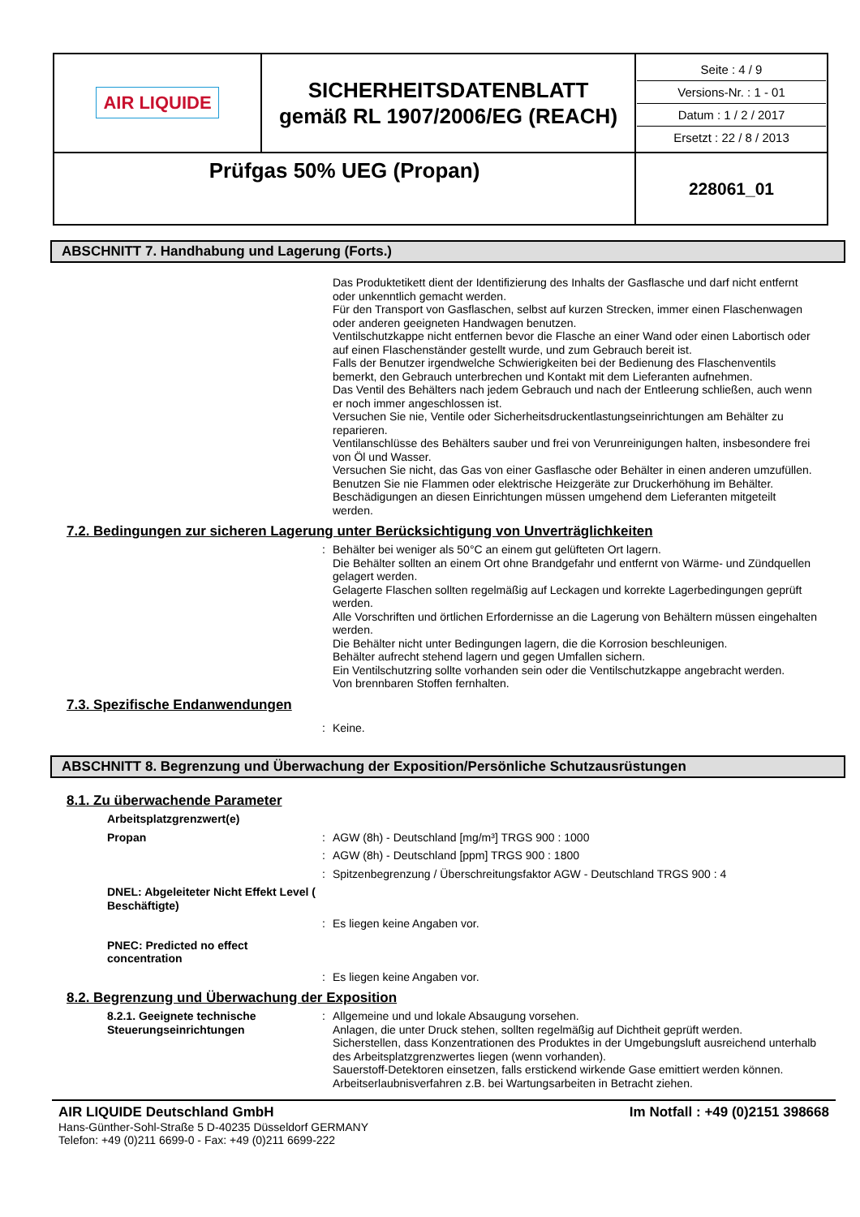| AIR LIQUIDE | SICHERHEITSDATENBLATT gemäß RL 1907/2006/EG (REACH) | Seite : 4 / 9 Versions-Nr. : 1 - 01 Datum : 1 / 2 / 2017 Ersetzt : 22 / 8 / 2013 |
| Prüfgas 50% UEG (Propan) | | 228061_01 |
ABSCHNITT 7. Handhabung und Lagerung (Forts.)
Das Produktetikett dient der Identifizierung des Inhalts der Gasflasche und darf nicht entfernt oder unkenntlich gemacht werden.
Für den Transport von Gasflaschen, selbst auf kurzen Strecken, immer einen Flaschenwagen oder anderen geeigneten Handwagen benutzen.
Ventilschutzkappe nicht entfernen bevor die Flasche an einer Wand oder einen Labortisch oder auf einen Flaschenständer gestellt wurde, und zum Gebrauch bereit ist.
Falls der Benutzer irgendwelche Schwierigkeiten bei der Bedienung des Flaschenventils bemerkt, den Gebrauch unterbrechen und Kontakt mit dem Lieferanten aufnehmen.
Das Ventil des Behälters nach jedem Gebrauch und nach der Entleerung schließen, auch wenn er noch immer angeschlossen ist.
Versuchen Sie nie, Ventile oder Sicherheitsdruckentlastungseinrichtungen am Behälter zu reparieren.
Ventilanschlüsse des Behälters sauber und frei von Verunreinigungen halten, insbesondere frei von Öl und Wasser.
Versuchen Sie nicht, das Gas von einer Gasflasche oder Behälter in einen anderen umzufüllen.
Benutzen Sie nie Flammen oder elektrische Heizgeräte zur Druckerhöhung im Behälter.
Beschädigungen an diesen Einrichtungen müssen umgehend dem Lieferanten mitgeteilt werden.
7.2. Bedingungen zur sicheren Lagerung unter Berücksichtigung von Unverträglichkeiten
: Behälter bei weniger als 50°C an einem gut gelüfteten Ort lagern.
Die Behälter sollten an einem Ort ohne Brandgefahr und entfernt von Wärme- und Zündquellen gelagert werden.
Gelagerte Flaschen sollten regelmäßig auf Leckagen und korrekte Lagerbedingungen geprüft werden.
Alle Vorschriften und örtlichen Erfordernisse an die Lagerung von Behältern müssen eingehalten werden.
Die Behälter nicht unter Bedingungen lagern, die die Korrosion beschleunigen.
Behälter aufrecht stehend lagern und gegen Umfallen sichern.
Ein Ventilschutzring sollte vorhanden sein oder die Ventilschutzkappe angebracht werden.
Von brennbaren Stoffen fernhalten.
7.3. Spezifische Endanwendungen
: Keine.
ABSCHNITT 8. Begrenzung und Überwachung der Exposition/Persönliche Schutzausrüstungen
8.1. Zu überwachende Parameter
Arbeitsplatzgrenzwert(e)
Propan : AGW (8h) - Deutschland [mg/m³] TRGS 900 : 1000
: AGW (8h) - Deutschland [ppm] TRGS 900 : 1800
: Spitzenbegrenzung / Überschreitungsfaktor AGW - Deutschland TRGS 900 : 4
DNEL: Abgeleiteter Nicht Effekt Level ( Beschäftigte)
: Es liegen keine Angaben vor.
PNEC: Predicted no effect concentration
: Es liegen keine Angaben vor.
8.2. Begrenzung und Überwachung der Exposition
8.2.1. Geeignete technische Steuerungseinrichtungen
: Allgemeine und und lokale Absaugung vorsehen.
Anlagen, die unter Druck stehen, sollten regelmäßig auf Dichtheit geprüft werden.
Sicherstellen, dass Konzentrationen des Produktes in der Umgebungsluft ausreichend unterhalb des Arbeitsplatzgrenzwertes liegen (wenn vorhanden).
Sauerstoff-Detektoren einsetzen, falls erstickend wirkende Gase emittiert werden können.
Arbeitserlaubnisverfahren z.B. bei Wartungsarbeiten in Betracht ziehen.
AIR LIQUIDE Deutschland GmbH Im Notfall : +49 (0)2151 398668
Hans-Günther-Sohl-Straße 5 D-40235 Düsseldorf GERMANY
Telefon: +49 (0)211 6699-0 - Fax: +49 (0)211 6699-222